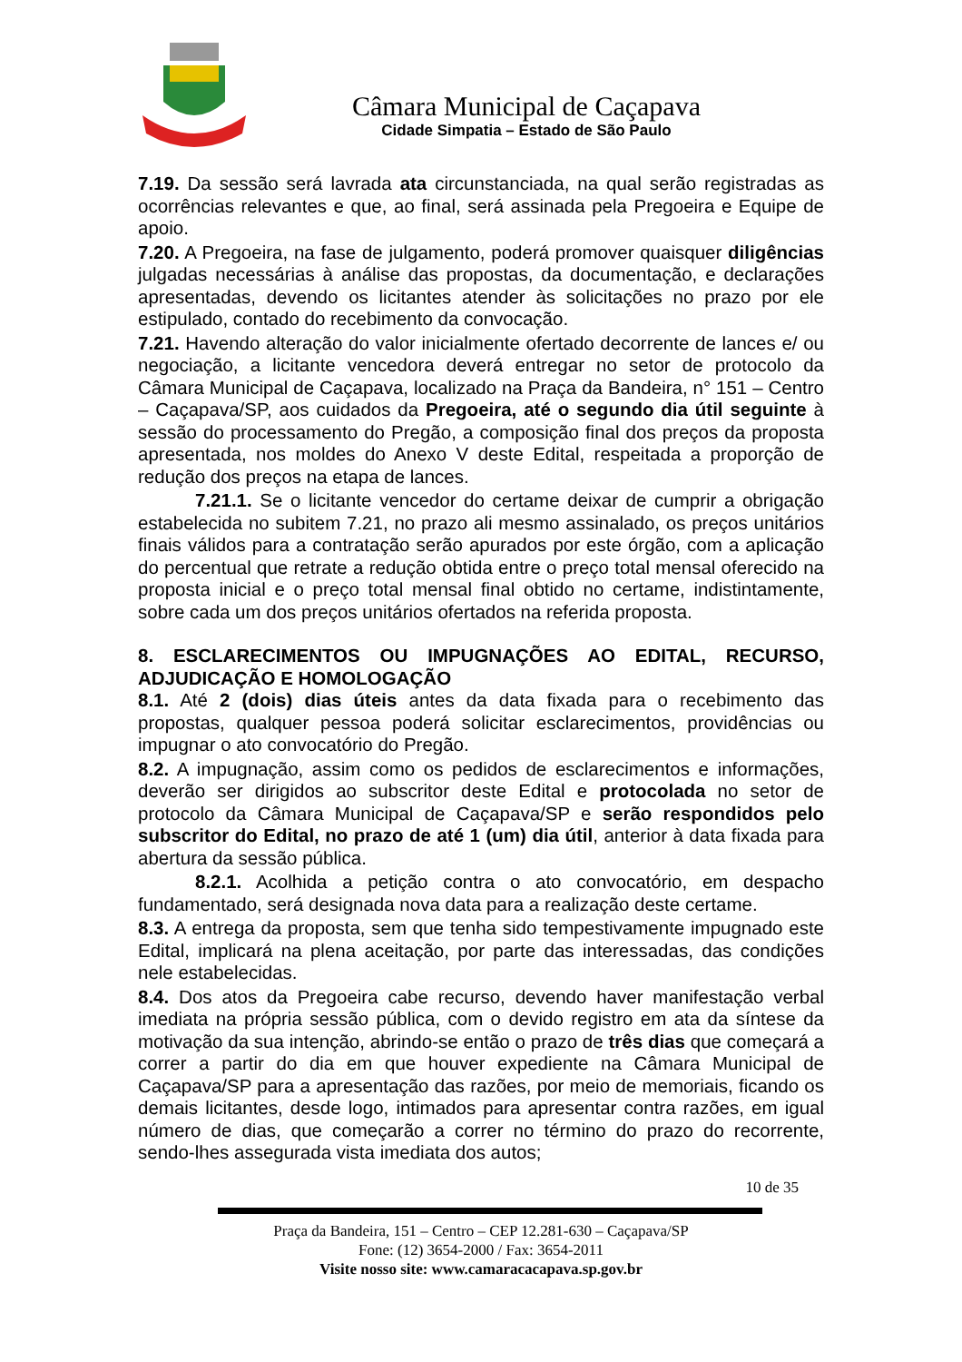Câmara Municipal de Caçapava
Cidade Simpatia – Estado de São Paulo
7.19. Da sessão será lavrada ata circunstanciada, na qual serão registradas as ocorrências relevantes e que, ao final, será assinada pela Pregoeira e Equipe de apoio.
7.20. A Pregoeira, na fase de julgamento, poderá promover quaisquer diligências julgadas necessárias à análise das propostas, da documentação, e declarações apresentadas, devendo os licitantes atender às solicitações no prazo por ele estipulado, contado do recebimento da convocação.
7.21. Havendo alteração do valor inicialmente ofertado decorrente de lances e/ ou negociação, a licitante vencedora deverá entregar no setor de protocolo da Câmara Municipal de Caçapava, localizado na Praça da Bandeira, n° 151 – Centro – Caçapava/SP, aos cuidados da Pregoeira, até o segundo dia útil seguinte à sessão do processamento do Pregão, a composição final dos preços da proposta apresentada, nos moldes do Anexo V deste Edital, respeitada a proporção de redução dos preços na etapa de lances.
7.21.1. Se o licitante vencedor do certame deixar de cumprir a obrigação estabelecida no subitem 7.21, no prazo ali mesmo assinalado, os preços unitários finais válidos para a contratação serão apurados por este órgão, com a aplicação do percentual que retrate a redução obtida entre o preço total mensal oferecido na proposta inicial e o preço total mensal final obtido no certame, indistintamente, sobre cada um dos preços unitários ofertados na referida proposta.
8. ESCLARECIMENTOS OU IMPUGNAÇÕES AO EDITAL, RECURSO, ADJUDICAÇÃO E HOMOLOGAÇÃO
8.1. Até 2 (dois) dias úteis antes da data fixada para o recebimento das propostas, qualquer pessoa poderá solicitar esclarecimentos, providências ou impugnar o ato convocatório do Pregão.
8.2. A impugnação, assim como os pedidos de esclarecimentos e informações, deverão ser dirigidos ao subscritor deste Edital e protocolada no setor de protocolo da Câmara Municipal de Caçapava/SP e serão respondidos pelo subscritor do Edital, no prazo de até 1 (um) dia útil, anterior à data fixada para abertura da sessão pública.
8.2.1. Acolhida a petição contra o ato convocatório, em despacho fundamentado, será designada nova data para a realização deste certame.
8.3. A entrega da proposta, sem que tenha sido tempestivamente impugnado este Edital, implicará na plena aceitação, por parte das interessadas, das condições nele estabelecidas.
8.4. Dos atos da Pregoeira cabe recurso, devendo haver manifestação verbal imediata na própria sessão pública, com o devido registro em ata da síntese da motivação da sua intenção, abrindo-se então o prazo de três dias que começará a correr a partir do dia em que houver expediente na Câmara Municipal de Caçapava/SP para a apresentação das razões, por meio de memoriais, ficando os demais licitantes, desde logo, intimados para apresentar contra razões, em igual número de dias, que começarão a correr no término do prazo do recorrente, sendo-lhes assegurada vista imediata dos autos;
10 de 35
Praça da Bandeira, 151 – Centro – CEP 12.281-630 – Caçapava/SP
Fone: (12) 3654-2000 / Fax: 3654-2011
Visite nosso site: www.camaracacapava.sp.gov.br